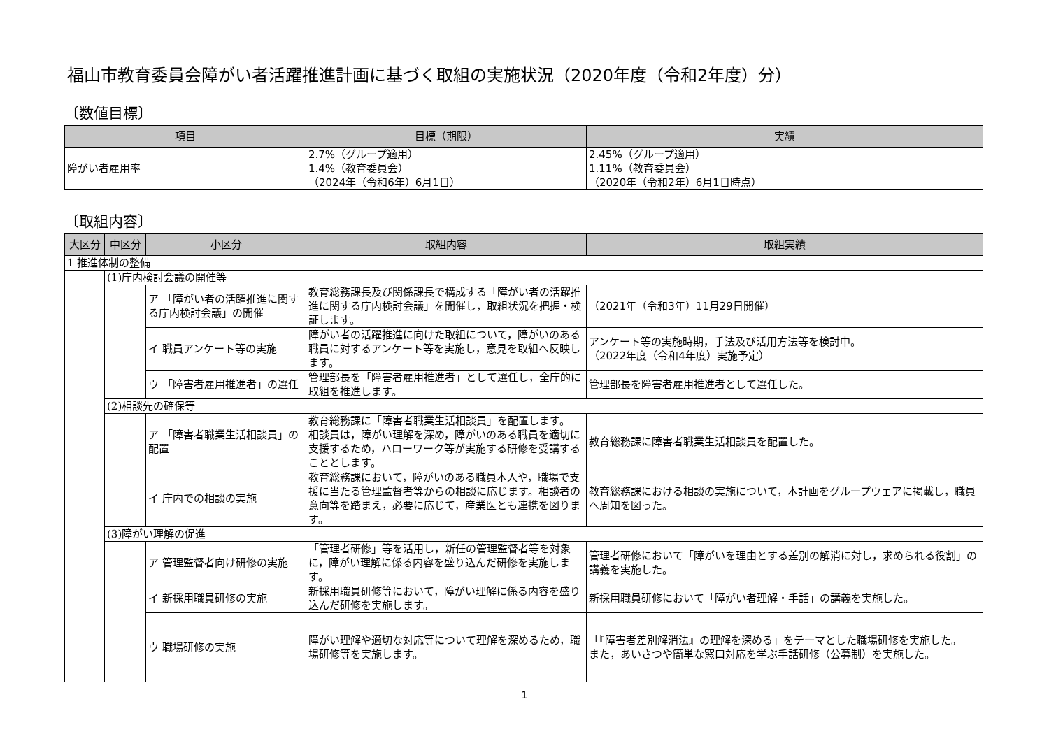福山市教育委員会障がい者活躍推進計画に基づく取組の実施状況（2020年度（令和2年度）分）
〔数値目標〕
| 項目 | 目標（期限） | 実績 |
| --- | --- | --- |
| 障がい者雇用率 | 2.7%（グループ適用） 1.4%（教育委員会） （2024年（令和6年）6月1日） | 2.45%（グループ適用） 1.11%（教育委員会） （2020年（令和2年）6月1日時点） |
〔取組内容〕
| 大区分 | 中区分 | 小区分 | 取組内容 | 取組実績 |
| --- | --- | --- | --- | --- |
| 1 推進体制の整備 | | | | |
| | (1)庁内検討会議の開催等 | | | |
| | | ア 「障がい者の活躍推進に関する庁内検討会議」の開催 | 教育総務課長及び関係課長で構成する「障がい者の活躍推進に関する庁内検討会議」を開催し，取組状況を把握・検証します。 | （2021年（令和3年）11月29日開催） |
| | | イ 職員アンケート等の実施 | 障がい者の活躍推進に向けた取組について，障がいのある職員に対するアンケート等を実施し，意見を取組へ反映します。 | アンケート等の実施時期，手法及び活用方法等を検討中。 （2022年度（令和4年度）実施予定） |
| | | ウ 「障害者雇用推進者」の選任 | 管理部長を「障害者雇用推進者」として選任し，全庁的に取組を推進します。 | 管理部長を障害者雇用推進者として選任した。 |
| | (2)相談先の確保等 | | | |
| | | ア 「障害者職業生活相談員」の配置 | 教育総務課に「障害者職業生活相談員」を配置します。 相談員は，障がい理解を深め，障がいのある職員を適切に支援するため，ハローワーク等が実施する研修を受講することとします。 | 教育総務課に障害者職業生活相談員を配置した。 |
| | | イ 庁内での相談の実施 | 教育総務課において，障がいのある職員本人や，職場で支援に当たる管理監督者等からの相談に応じます。相談者の意向等を踏まえ，必要に応じて，産業医とも連携を図ります。 | 教育総務課における相談の実施について，本計画をグループウェアに掲載し，職員へ周知を図った。 |
| | (3)障がい理解の促進 | | | |
| | | ア 管理監督者向け研修の実施 | 「管理者研修」等を活用し，新任の管理監督者等を対象に，障がい理解に係る内容を盛り込んだ研修を実施します。 | 管理者研修において「障がいを理由とする差別の解消に対し，求められる役割」の講義を実施した。 |
| | | イ 新採用職員研修の実施 | 新採用職員研修等において，障がい理解に係る内容を盛り込んだ研修を実施します。 | 新採用職員研修において「障がい者理解・手話」の講義を実施した。 |
| | | ウ 職場研修の実施 | 障がい理解や適切な対応等について理解を深めるため，職場研修等を実施します。 | 「『障害者差別解消法』の理解を深める」をテーマとした職場研修を実施した。 また，あいさつや簡単な窓口対応を学ぶ手話研修（公募制）を実施した。 |
1